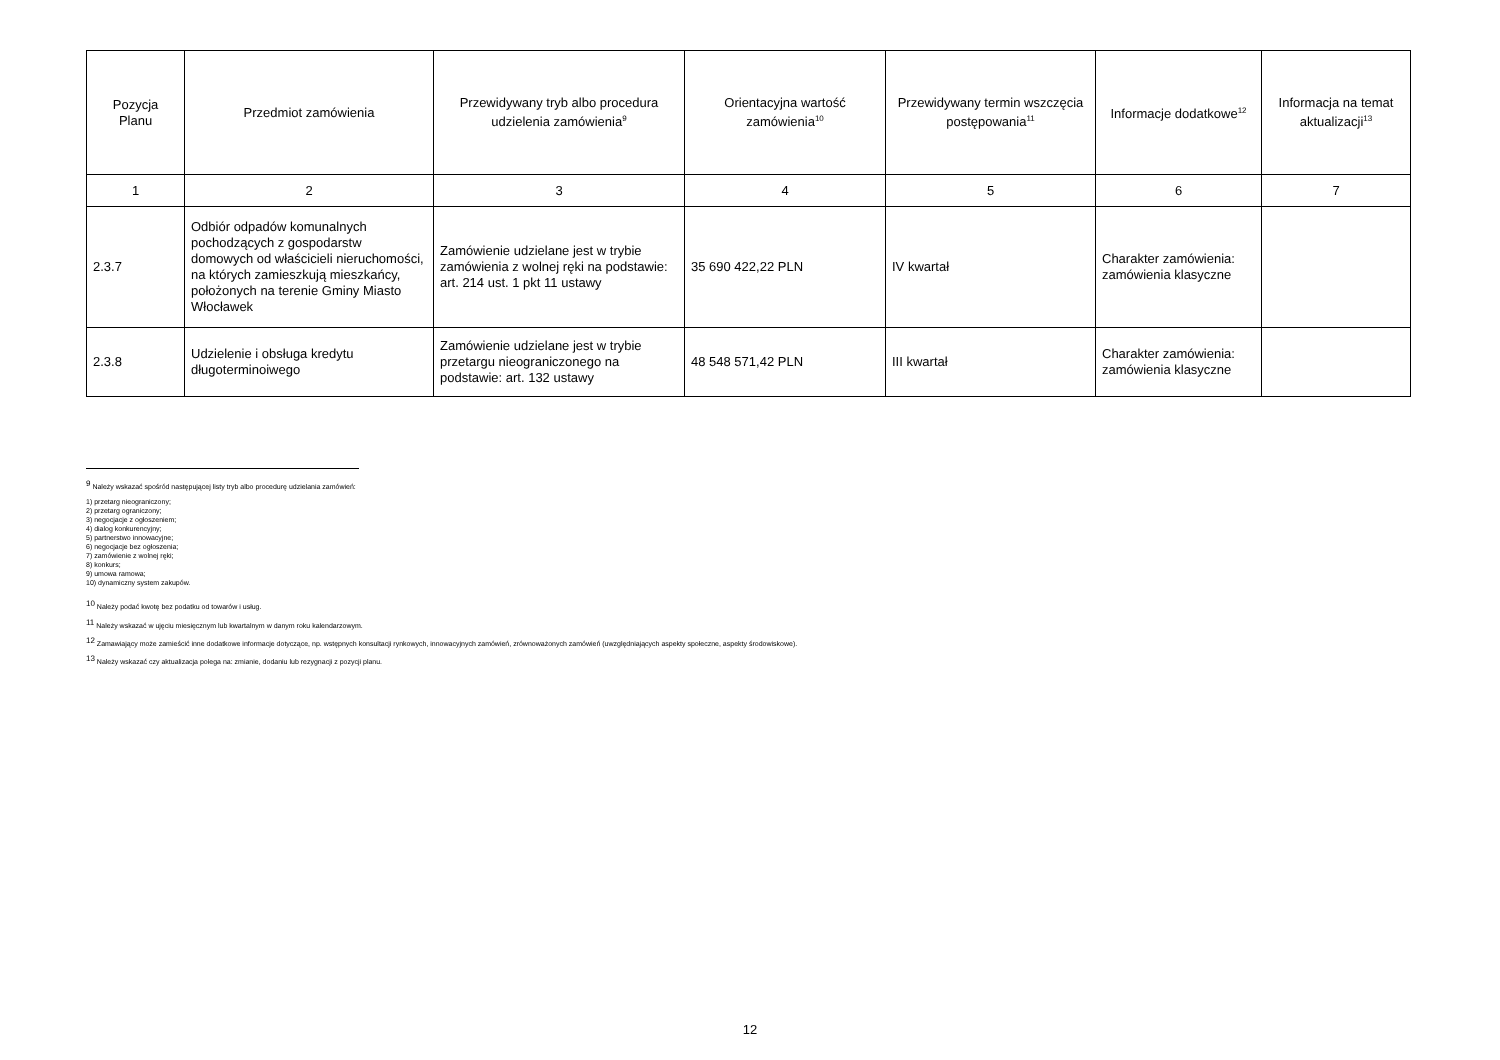| Pozycja Planu | Przedmiot zamówienia | Przewidywany tryb albo procedura udzielenia zamówienia<sup>9</sup> | Orientacyjna wartość zamówienia<sup>10</sup> | Przewidywany termin wszczęcia postępowania<sup>11</sup> | Informacje dodatkowe<sup>12</sup> | Informacja na temat aktualizacji<sup>13</sup> |
| --- | --- | --- | --- | --- | --- | --- |
| 1 | 2 | 3 | 4 | 5 | 6 | 7 |
| 2.3.7 | Odbiór odpadów komunalnych pochodzących z gospodarstw domowych od właścicieli nieruchomości, na których zamieszkują mieszkańcy, położonych na terenie Gminy Miasto Włocławek | Zamówienie udzielane jest w trybie zamówienia z wolnej ręki na podstawie: art. 214 ust. 1 pkt 11 ustawy | 35 690 422,22 PLN | IV kwartał | Charakter zamówienia: zamówienia klasyczne | |
| 2.3.8 | Udzielenie i obsługa kredytu długoterminoiwego | Zamówienie udzielane jest w trybie przetargu nieograniczonego na podstawie: art. 132 ustawy | 48 548 571,42 PLN | III kwartał | Charakter zamówienia: zamówienia klasyczne | |
<sup>9</sup> Należy wskazać spośród następującej listy tryb albo procedurę udzielania zamówień:
1) przetarg nieograniczony;
2) przetarg ograniczony;
3) negocjacje z ogłoszeniem;
4) dialog konkurencyjny;
5) partnerstwo innowacyjne;
6) negocjacje bez ogłoszenia;
7) zamówienie z wolnej ręki;
8) konkurs;
9) umowa ramowa;
10) dynamiczny system zakupów.
<sup>10</sup> Należy podać kwotę bez podatku od towarów i usług.
<sup>11</sup> Należy wskazać w ujęciu miesięcznym lub kwartalnym w danym roku kalendarzowym.
<sup>12</sup> Zamawiający może zamieścić inne dodatkowe informacje dotyczące, np. wstępnych konsultacji rynkowych, innowacyjnych zamówień, zrównoważonych zamówień (uwzględniających aspekty społeczne, aspekty środowiskowe).
<sup>13</sup> Należy wskazać czy aktualizacja polega na: zmianie, dodaniu lub rezygnacji z pozycji planu.
12